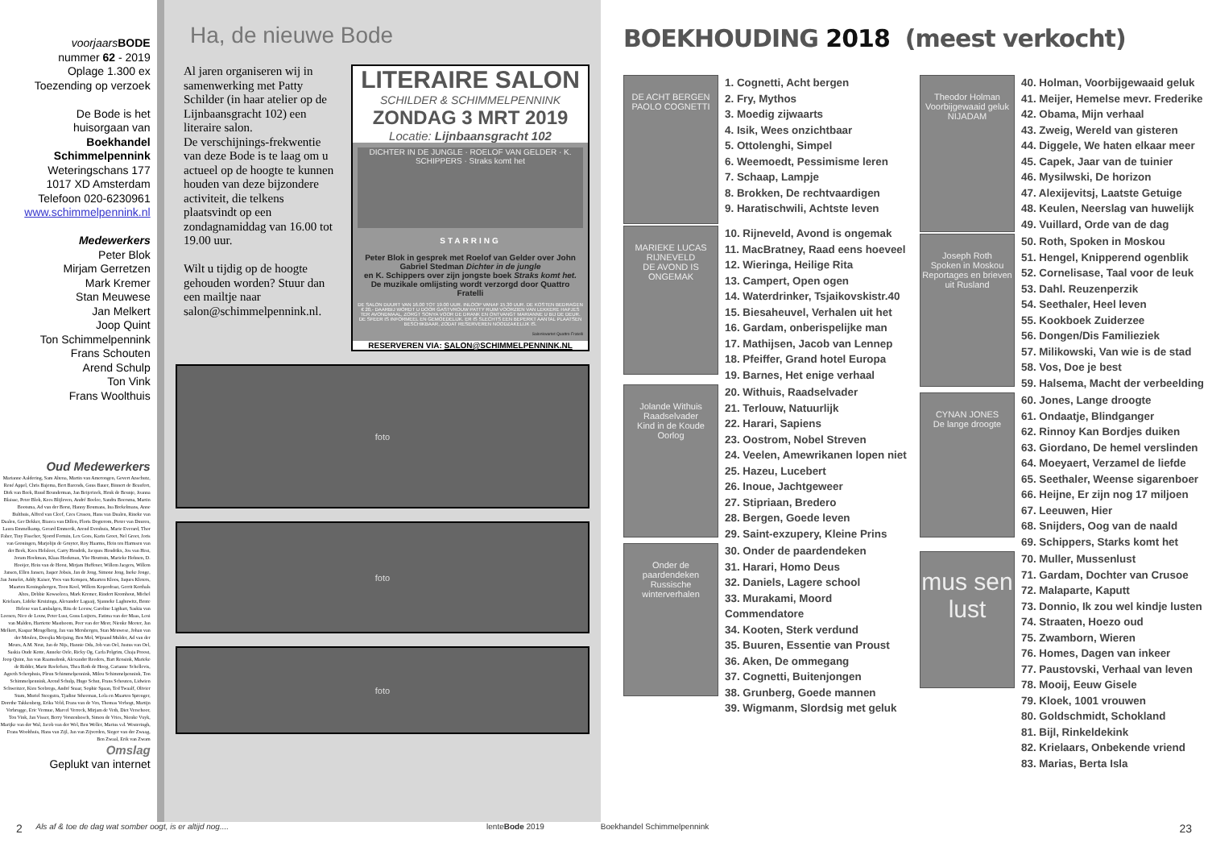voorjaars BODE
nummer 62 - 2019
Oplage 1.300 ex
Toezending op verzoek
De Bode is het
huisorgaan van
Boekhandel
Schimmelpennink
Weteringschans 177
1017 XD Amsterdam
Telefoon 020-6230961
www.schimmelpennink.nl
Medewerkers
Peter Blok
Mirjam Gerretzen
Mark Kremer
Stan Meuwese
Jan Melkert
Joop Quint
Ton Schimmelpennink
Frans Schouten
Arend Schulp
Ton Vink
Frans Woolthuis
Oud Medewerkers
Marianne Aaldering, Sam Altena, Martin van Amerongen, Govert Anschutz, René Appel, Chris Bajema, Bert Barends, Guus Bauer, Binnert de Beaufort, Dirk van Beek, Ruud Beunderman, Jan Beijerinck, Henk de Beunje, Joanna Blaisse, Peter Blok, Kees Blijleven, André Boelee, Sandra Boersma, Martin Bootsma, Ad van der Borst, Hanny Boumans, Ina Brekelmans, Anne Bulthuis, Alfred van Cleef, Cees Cruson, Hans van Dualen, Rineke van Daalen, Ger Dekker, Bianca van Dillen, Floris Dogterom, Pieter van Duuren, Laura Emmelkamp, Gerard Emmerik, Arend Evenhuis, Marie Everard, Thor Faber, Tiny Fisscher, Sjoerd Fortuin, Lex Goes, Karin Groet, Nel Groet, Joris van Groningen, Marjolijn de Gruyter, Roy Haarms, Hein ten Harmsen van der Beek, Kees Helsloot, Carry Hendrik, Jacques Hendrikx, Jos van Hest, Joram Hoekman, Klaas Hoekman, Ybo Houttuin, Marieke Hohnen, D. Hooijer, Hein van de Horst, Mirjam Huffener, Willem Jaegers, Willem Jansen, Ellen Jansen, Jasper Jobsis, Jan de Jong, Simone Jong, Ineke Jonge, Jan Jumelet, Addy Kaiser, Yves van Kempen, Maarten Kloos, Jaques Kloters, Maarten Koningsbergen, Toon Kool, Willem Koperdraat, Gerrit Korthals Altes, Debbie Kowsoleea, Mark Kremer, Rindert Kromhout, Michel Krielaars, Lideke Kruizinga, Alexander Lagaaij, Sjanneke Laghuwitz, Bente Helene van Lambalgen, Rita de Leeuw, Caroline Ligthart, Saskia van Loenen, Nico de Louw, Peter Lust, Guus Luijters, Fatima van der Maas, Leni van Malden, Harriette Mastboom, Peer van der Meer, Nienke Meeter, Jan Melkert, Kaspar Mengelberg, Jan van Mersbergen, Stan Meuwese, Johan van der Meulen, Doesjka Meijsing, Ben Mol, Wijnand Mulder, Ad van der Meurs, A.M. Neut, Jan de Nijs, Hannie Oda, Job van Oel, Justus van Oel, Saskia Oude Kotte, Anneke Oele, Ricky Og, Carla Pelgrim, Chaja Proost, Joop Quint, Jan van Raamsdonk, Alexander Reeders, Bart Rensink, Marieke de Ridder, Marie Roelofsen, Thea Roth de Hoog, Carianne Schellevis, Ageeth Scherphuis, Pleun Schimmelpennink, Milou Schimmelpennink, Ton Schimmelpennink, Arend Schulp, Hugo Schut, Frans Schouten, Lidwien Schweitzer, Kien Seebregs, André Snaar, Sophie Spaan, Ted Twaalf, Olivier Stam, Muriel Steegstra, Tjadine Stheeman, Lola en Maarten Sprenger, Dorethe Takkenberg, Erika Veld, Frans van de Ven, Thomas Verbogt, Martijn Verbrugge, Eric Vermue, Marcel Verreck, Mirjam de Veth, Diet Verschoor, Ton Vink, Jan Visser, Berry Vorstenbosch, Simon de Vries, Nienke Vuyk, Marijke van der Wal, Jacob van der Wel, Ben Weller, Marius v.d. Westeringh, Frans Woolthuis, Hans van Zijl, Jan van Zijverden, Sieger van der Zwaag, Ben Zwaal, Erik van Zwam
Omslag
Geplukt van internet
Ha, de nieuwe Bode
Al jaren organiseren wij in samenwerking met Patty Schilder (in haar atelier op de Lijnbaansgracht 102) een literaire salon.
De verschijnings-frekwentie van deze Bode is te laag om u actueel op de hoogte te kunnen houden van deze bijzondere activiteit, die telkens plaatsvindt op een zondagnamiddag van 16.00 tot 19.00 uur.
Wilt u tijdig op de hoogte gehouden worden? Stuur dan een mailtje naar salon@schimmelpennink.nl.
LITERAIRE SALON
SCHILDER & SCHIMMELPENNINK
ZONDAG 3 MRT 2019
Locatie: Lijnbaansgracht 102
DICHTER IN DE JUNGLE · ROELOF VAN GELDER · K. SCHIPPERS · Straks komt het
STARRING
Peter Blok in gesprek met Roelof van Gelder over John Gabriel Stedman Dichter in de jungle
en K. Schippers over zijn jongste boek Straks komt het.
De muzikale omlijsting wordt verzorgd door Quattro Fratelli
DE SALON DUURT VAN 16.00 TOT 19.00 UUR. INLOOP VANAF 15.30 UUR. DE KOSTEN BEDRAGEN € 20,- DAARBIJ WORDT U DOOR GASTVROUW PATTY RUIM VOORZIEN VAN LEKKERE HAPJES TER AVONDMAAL, ZORGT SONYA VOOR DE DRANK EN ONTVANGT MARIANNE U BIJ DE DEUR. DE SFEER IS INFORMEEL EN GEMOEDELIJK. ER IS SLECHTS EEN BEPERKT AANTAL PLAATSEN BESCHIKBAAR, ZODAT RESERVEREN NOODZAKELIJK IS.
Salonkwartet Quattro Fratelli
RESERVEREN VIA: SALON@SCHIMMELPENNINK.NL
foto
foto
foto
BOEKHOUDING 2018 (meest verkocht)
DE ACHT BERGEN
PAOLO COGNETTI
1. Cognetti, Acht bergen
2. Fry, Mythos
3. Moedig zijwaarts
4. Isik, Wees onzichtbaar
5. Ottolenghi, Simpel
6. Weemoedt, Pessimisme leren
7. Schaap, Lampje
8. Brokken, De rechtvaardigen
9. Haratischwili, Achtste leven
MARIEKE LUCAS RIJNEVELD
DE AVOND IS ONGEMAK
10. Rijneveld, Avond is ongemak
11. MacBratney, Raad eens hoeveel
12. Wieringa, Heilige Rita
13. Campert, Open ogen
14. Waterdrinker, Tsjaikovskistr.40
15. Biesaheuvel, Verhalen uit het
16. Gardam, onberispelijke man
17. Mathijsen, Jacob van Lennep
18. Pfeiffer, Grand hotel Europa
19. Barnes, Het enige verhaal
Jolande Withuis
Raadselvader
Kind in de Koude Oorlog
20. Withuis, Raadselvader
21. Terlouw, Natuurlijk
22. Harari, Sapiens
23. Oostrom, Nobel Streven
24. Veelen, Amewrikanen lopen niet
25. Hazeu, Lucebert
26. Inoue, Jachtgeweer
27. Stipriaan, Bredero
28. Bergen, Goede leven
29. Saint-exzupery, Kleine Prins
Onder de paardendeken
Russische winterverhalen
30. Onder de paardendeken
31. Harari, Homo Deus
32. Daniels, Lagere school
33. Murakami, Moord Commendatore
34. Kooten, Sterk verdund
35. Buuren, Essentie van Proust
36. Aken, De ommegang
37. Cognetti, Buitenjongen
38. Grunberg, Goede mannen
39. Wigmanm, Slordsig met geluk
Theodor Holman
Voorbijgewaaid geluk
NIJADAM
40. Holman, Voorbijgewaaid geluk
41. Meijer, Hemelse mevr. Frederike
42. Obama, Mijn verhaal
43. Zweig, Wereld van gisteren
44. Diggele, We haten elkaar meer
45. Capek, Jaar van de tuinier
46. Mysilwski, De horizon
47. Alexijevitsj, Laatste Getuige
48. Keulen, Neerslag van huwelijk
49. Vuillard, Orde van de dag
Joseph Roth
Spoken in Moskou
Reportages en brieven uit Rusland
50. Roth, Spoken in Moskou
51. Hengel, Knipperend ogenblik
52. Cornelisase, Taal voor de leuk
53. Dahl. Reuzenperzik
54. Seethaler, Heel leven
55. Kookboek Zuiderzee
56. Dongen/Dis Familieziek
57. Milikowski, Van wie is de stad
58. Vos, Doe je best
59. Halsema, Macht der verbeelding
CYNAN JONES
De lange droogte
60. Jones, Lange droogte
61. Ondaatje, Blindganger
62. Rinnoy Kan Bordjes duiken
63. Giordano, De hemel verslinden
64. Moeyaert, Verzamel de liefde
65. Seethaler, Weense sigarenboer
66. Heijne, Er zijn nog 17 miljoen
67. Leeuwen, Hier
68. Snijders, Oog van de naald
69. Schippers, Starks komt het
mus sen lust
70. Muller, Mussenlust
71. Gardam, Dochter van Crusoe
72. Malaparte, Kaputt
73. Donnio, Ik zou wel kindje lusten
74. Straaten, Hoezo oud
75. Zwamborn, Wieren
76. Homes, Dagen van inkeer
77. Paustovski, Verhaal van leven
78. Mooij, Eeuw Gisele
79. Kloek, 1001 vrouwen
80. Goldschmidt, Schokland
81. Bijl, Rinkeldekink
82. Krielaars, Onbekende vriend
83. Marias, Berta Isla
2 Als af & toe de dag wat somber oogt, is er altijd nog.... lenteBode 2019 Boekhandel Schimmelpennink 23